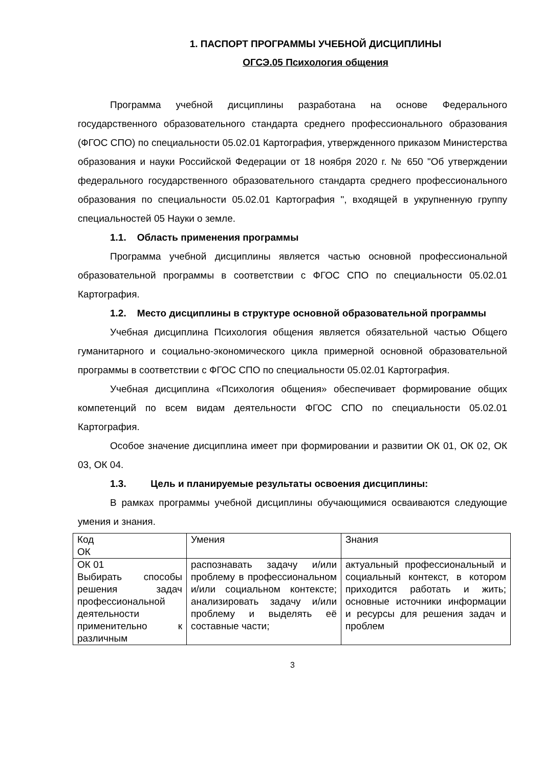1. ПАСПОРТ ПРОГРАММЫ УЧЕБНОЙ ДИСЦИПЛИНЫ
ОГСЭ.05 Психология общения
Программа учебной дисциплины разработана на основе Федерального государственного образовательного стандарта среднего профессионального образования (ФГОС СПО) по специальности 05.02.01 Картография, утвержденного приказом Министерства образования и науки Российской Федерации от 18 ноября 2020 г. № 650 "Об утверждении федерального государственного образовательного стандарта среднего профессионального образования по специальности 05.02.01 Картография ", входящей в укрупненную группу специальностей 05 Науки о земле.
1.1. Область применения программы
Программа учебной дисциплины является частью основной профессиональной образовательной программы в соответствии с ФГОС СПО по специальности 05.02.01 Картография.
1.2. Место дисциплины в структуре основной образовательной программы
Учебная дисциплина Психология общения является обязательной частью Общего гуманитарного и социально-экономического цикла примерной основной образовательной программы в соответствии с ФГОС СПО по специальности 05.02.01 Картография.
Учебная дисциплина «Психология общения» обеспечивает формирование общих компетенций по всем видам деятельности ФГОС СПО по специальности 05.02.01 Картография.
Особое значение дисциплина имеет при формировании и развитии ОК 01, ОК 02, ОК 03, ОК 04.
1.3. Цель и планируемые результаты освоения дисциплины:
В рамках программы учебной дисциплины обучающимися осваиваются следующие умения и знания.
| Код ОК | Умения | Знания |
| ОК 01 Выбирать способы решения задач профессиональной деятельности применительно к различным | распознавать задачу и/или проблему в профессиональном и/или социальном контексте; анализировать задачу и/или проблему и выделять её составные части; | актуальный профессиональный и социальный контекст, в котором приходится работать и жить; основные источники информации и ресурсы для решения задач и проблем |
3